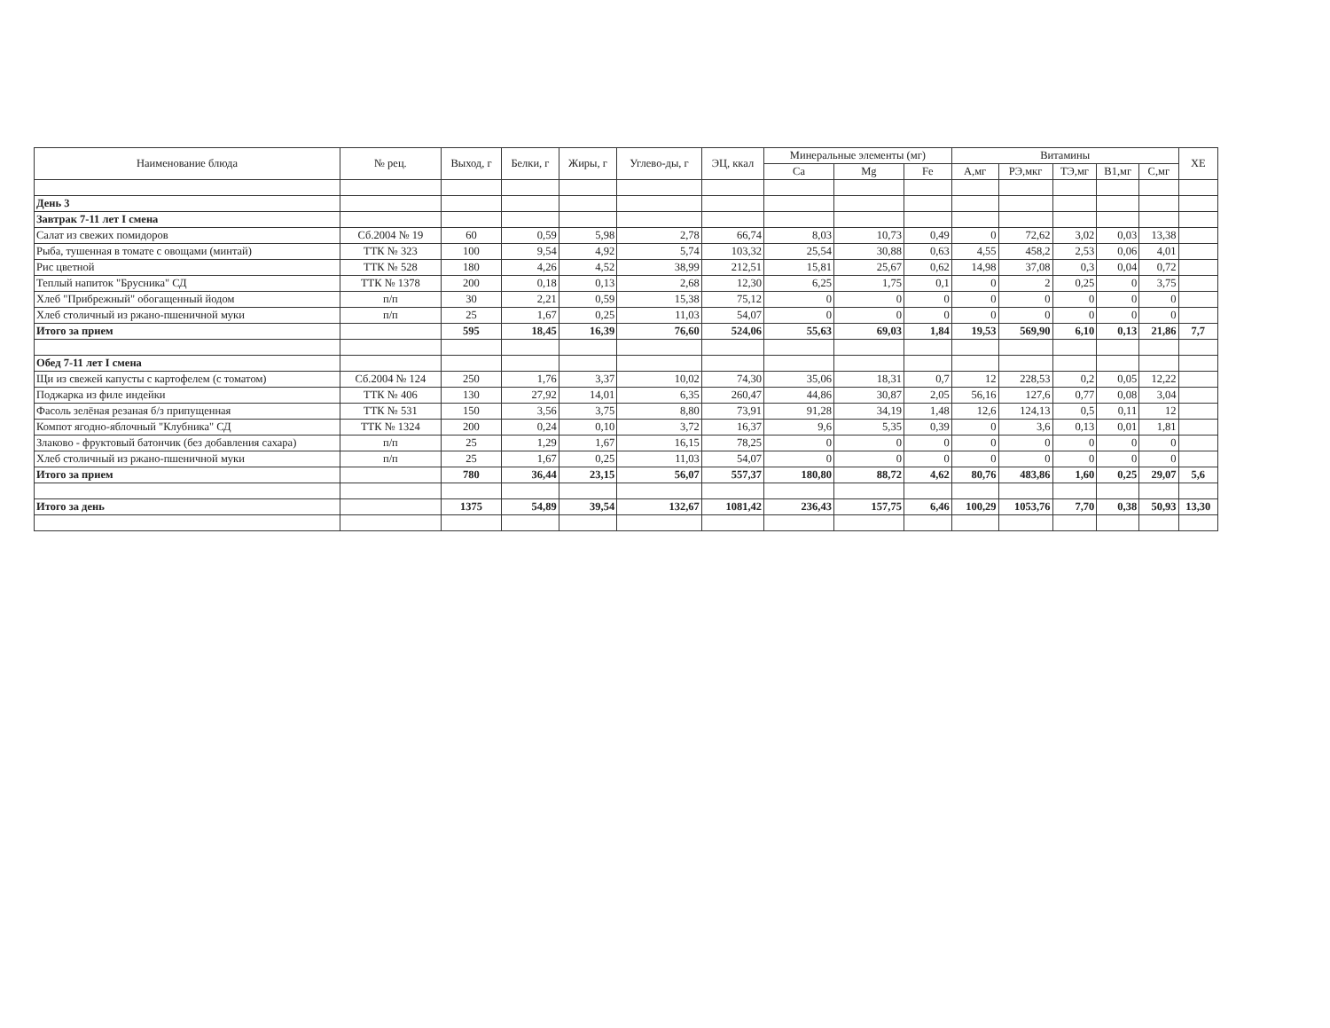| Наименование блюда | № рец. | Выход, г | Белки, г | Жиры, г | Углево-ды, г | ЭЦ, ккал | Минеральные элементы (мг) | | | Витамины | | | | | ХЕ |
| --- | --- | --- | --- | --- | --- | --- | --- | --- | --- | --- | --- | --- | --- | --- | --- |
| | | | | | | | Ca | Mg | Fe | А,мг | РЭ,мкг | ТЭ,мг | В1,мг | С,мг | |
| День 3 | | | | | | | | | | | | | | | |
| Завтрак 7-11 лет I смена | | | | | | | | | | | | | | | |
| Салат из свежих помидоров | Сб.2004 № 19 | 60 | 0,59 | 5,98 | 2,78 | 66,74 | 8,03 | 10,73 | 0,49 | 0 | 72,62 | 3,02 | 0,03 | 13,38 | |
| Рыба, тушенная в томате с овощами (минтай) | ТТК № 323 | 100 | 9,54 | 4,92 | 5,74 | 103,32 | 25,54 | 30,88 | 0,63 | 4,55 | 458,2 | 2,53 | 0,06 | 4,01 | |
| Рис цветной | ТТК № 528 | 180 | 4,26 | 4,52 | 38,99 | 212,51 | 15,81 | 25,67 | 0,62 | 14,98 | 37,08 | 0,3 | 0,04 | 0,72 | |
| Теплый напиток "Брусника" СД | ТТК № 1378 | 200 | 0,18 | 0,13 | 2,68 | 12,30 | 6,25 | 1,75 | 0,1 | 0 | 2 | 0,25 | 0 | 3,75 | |
| Хлеб "Прибрежный" обогащенный йодом | п/п | 30 | 2,21 | 0,59 | 15,38 | 75,12 | 0 | 0 | 0 | 0 | 0 | 0 | 0 | 0 | |
| Хлеб столичный из ржано-пшеничной муки | п/п | 25 | 1,67 | 0,25 | 11,03 | 54,07 | 0 | 0 | 0 | 0 | 0 | 0 | 0 | 0 | |
| Итого за прием | | 595 | 18,45 | 16,39 | 76,60 | 524,06 | 55,63 | 69,03 | 1,84 | 19,53 | 569,90 | 6,10 | 0,13 | 21,86 | 7,7 |
| Обед 7-11 лет I смена | | | | | | | | | | | | | | | |
| Щи из свежей капусты с картофелем (с томатом) | Сб.2004 № 124 | 250 | 1,76 | 3,37 | 10,02 | 74,30 | 35,06 | 18,31 | 0,7 | 12 | 228,53 | 0,2 | 0,05 | 12,22 | |
| Поджарка из филе индейки | ТТК № 406 | 130 | 27,92 | 14,01 | 6,35 | 260,47 | 44,86 | 30,87 | 2,05 | 56,16 | 127,6 | 0,77 | 0,08 | 3,04 | |
| Фасоль зелёная резаная б/з припущенная | ТТК № 531 | 150 | 3,56 | 3,75 | 8,80 | 73,91 | 91,28 | 34,19 | 1,48 | 12,6 | 124,13 | 0,5 | 0,11 | 12 | |
| Компот ягодно-яблочный "Клубника" СД | ТТК № 1324 | 200 | 0,24 | 0,10 | 3,72 | 16,37 | 9,6 | 5,35 | 0,39 | 0 | 3,6 | 0,13 | 0,01 | 1,81 | |
| Злаково - фруктовый батончик (без добавления сахара) | п/п | 25 | 1,29 | 1,67 | 16,15 | 78,25 | 0 | 0 | 0 | 0 | 0 | 0 | 0 | 0 | |
| Хлеб столичный из ржано-пшеничной муки | п/п | 25 | 1,67 | 0,25 | 11,03 | 54,07 | 0 | 0 | 0 | 0 | 0 | 0 | 0 | 0 | |
| Итого за прием | | 780 | 36,44 | 23,15 | 56,07 | 557,37 | 180,80 | 88,72 | 4,62 | 80,76 | 483,86 | 1,60 | 0,25 | 29,07 | 5,6 |
| Итого за день | | 1375 | 54,89 | 39,54 | 132,67 | 1081,42 | 236,43 | 157,75 | 6,46 | 100,29 | 1053,76 | 7,70 | 0,38 | 50,93 | 13,30 |